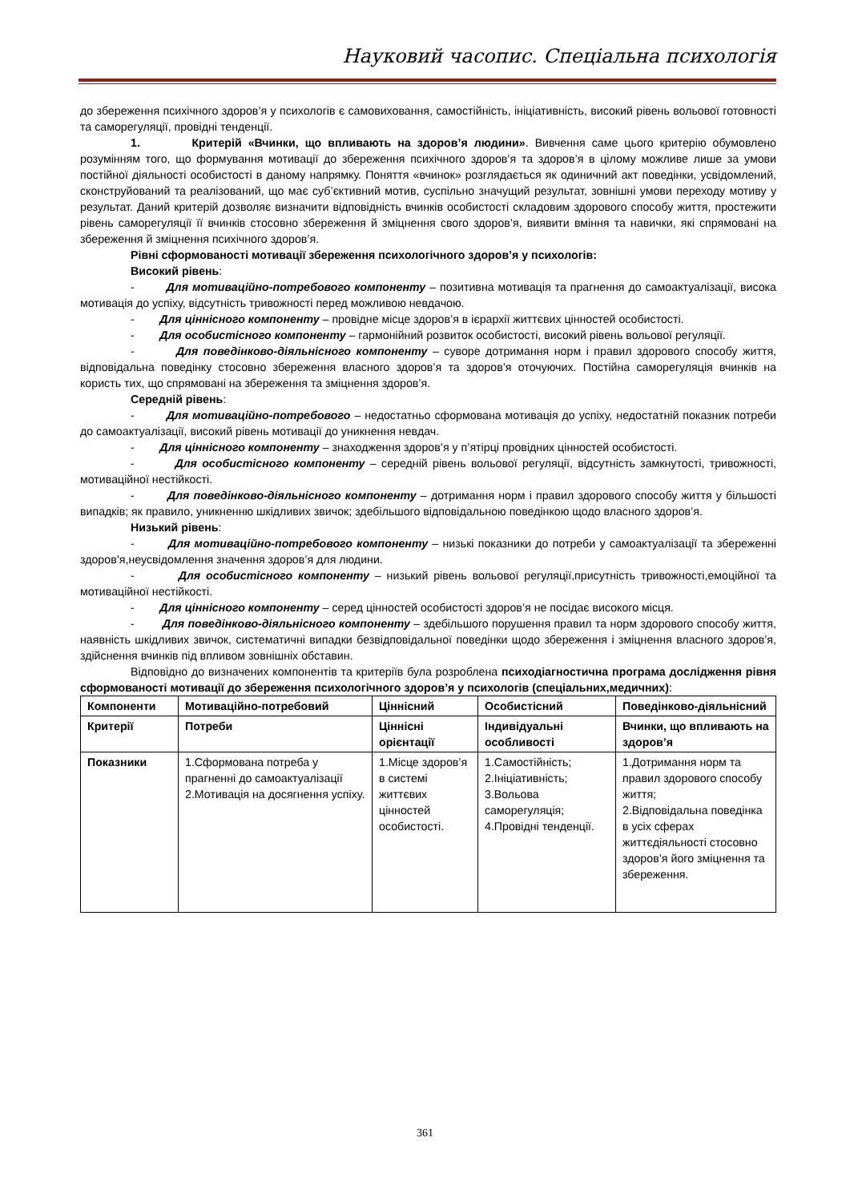Науковий часопис. Спеціальна психологія
до збереження психічного здоров’я у психологів є самовиховання, самостійність, ініціативність, високий рівень вольової готовності та саморегуляції, провідні тенденції.
1. Критерій «Вчинки, що впливають на здоров’я людини». Вивчення саме цього критерію обумовлено розумінням того, що формування мотивації до збереження психічного здоров’я та здоров’я в цілому можливе лише за умови постійної діяльності особистості в даному напрямку. Поняття «вчинок» розглядається як одиничний акт поведінки, усвідомлений, сконструйований та реалізований, що має суб’єктивний мотив, суспільно значущий результат, зовнішні умови переходу мотиву у результат. Даний критерій дозволяє визначити відповідність вчинків особистості складовим здорового способу життя, простежити рівень саморегуляції її вчинків стосовно збереження й зміцнення свого здоров’я, виявити вміння та навички, які спрямовані на збереження й зміцнення психічного здоров’я.
Рівні сформованості мотивації збереження психологічного здоров’я у психологів:
Високий рівень:
- Для мотиваційно-потребового компоненту – позитивна мотивація та прагнення до самоактуалізації, висока мотивація до успіху, відсутність тривожності перед можливою невдачою.
- Для ціннісного компоненту – провідне місце здоров’я в ієрархії життєвих цінностей особистості.
- Для особистісного компоненту – гармонійний розвиток особистості, високий рівень вольової регуляції.
- Для поведінково-діяльнісного компоненту – суворе дотримання норм і правил здорового способу життя, відповідальна поведінку стосовно збереження власного здоров’я та здоров’я оточуючих. Постійна саморегуляція вчинків на користь тих, що спрямовані на збереження та зміцнення здоров’я.
Середній рівень:
- Для мотиваційно-потребового – недостатньо сформована мотивація до успіху, недостатній показник потреби до самоактуалізації, високий рівень мотивації до уникнення невдач.
- Для ціннісного компоненту – знаходження здоров’я у п’ятірці провідних цінностей особистості.
- Для особистісного компоненту – середній рівень вольової регуляції, відсутність замкнутості, тривожності, мотиваційної нестійкості.
- Для поведінково-діяльнісного компоненту – дотримання норм і правил здорового способу життя у більшості випадків; як правило, уникненню шкідливих звичок; здебільшого відповідальною поведінкою щодо власного здоров’я.
Низький рівень:
- Для мотиваційно-потребового компоненту – низькі показники до потреби у самоактуалізації та збереженні здоров’я,неусвідомлення значення здоров’я для людини.
- Для особистісного компоненту – низький рівень вольової регуляції,присутність тривожності,емоційної та мотиваційної нестійкості.
- Для ціннісного компоненту – серед цінностей особистості здоров’я не посідає високого місця.
- Для поведінково-діяльнісного компоненту – здебільшого порушення правил та норм здорового способу життя, наявність шкідливих звичок, систематичні випадки безвідповідальної поведінки щодо збереження і зміцнення власного здоров’я, здійснення вчинків під впливом зовнішніх обставин.
Відповідно до визначених компонентів та критеріїв була розроблена психодіагностична програма дослідження рівня сформованості мотивації до збереження психологічного здоров’я у психологів (спеціальних,медичних):
| Компоненти | Мотиваційно-потребовий | Ціннісний | Особистісний | Поведінково-діяльнісний |
| Критерії | Потреби | Ціннісні орієнтації | Індивідуальні особливості | Вчинки, що впливають на здоров’я |
| Показники | 1.Сформована потреба у прагненні до самоактуалізації 2.Мотивація на досягнення успіху. | 1.Місце здоров’я в системі життєвих цінностей особистості. | 1.Самостійність; 2.Ініціативність; 3.Вольова саморегуляція; 4.Провідні тенденції. | 1.Дотримання норм та правил здорового способу життя; 2.Відповідальна поведінка в усіх сферах життєдіяльності стосовно здоров’я його зміцнення та збереження. |
361